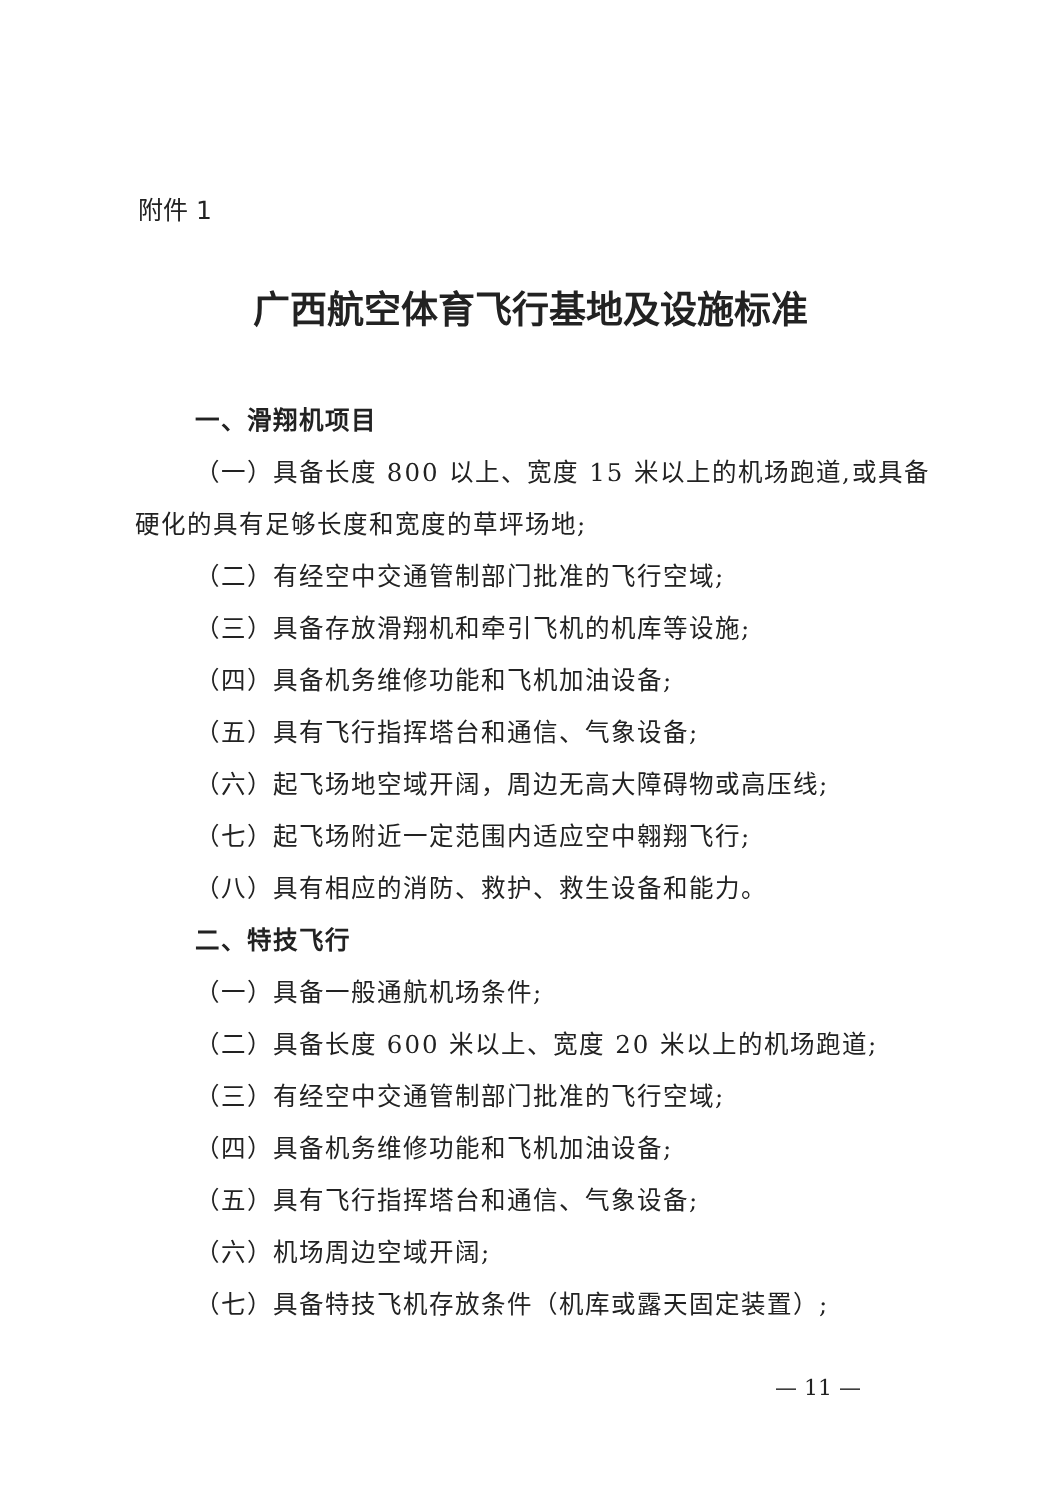附件 1
广西航空体育飞行基地及设施标准
一、滑翔机项目
（一）具备长度 800 以上、宽度 15 米以上的机场跑道,或具备硬化的具有足够长度和宽度的草坪场地;
（二）有经空中交通管制部门批准的飞行空域;
（三）具备存放滑翔机和牵引飞机的机库等设施;
（四）具备机务维修功能和飞机加油设备;
（五）具有飞行指挥塔台和通信、气象设备;
（六）起飞场地空域开阔，周边无高大障碍物或高压线;
（七）起飞场附近一定范围内适应空中翱翔飞行;
（八）具有相应的消防、救护、救生设备和能力。
二、特技飞行
（一）具备一般通航机场条件;
（二）具备长度 600 米以上、宽度 20 米以上的机场跑道;
（三）有经空中交通管制部门批准的飞行空域;
（四）具备机务维修功能和飞机加油设备;
（五）具有飞行指挥塔台和通信、气象设备;
（六）机场周边空域开阔;
（七）具备特技飞机存放条件（机库或露天固定装置）;
— 11 —